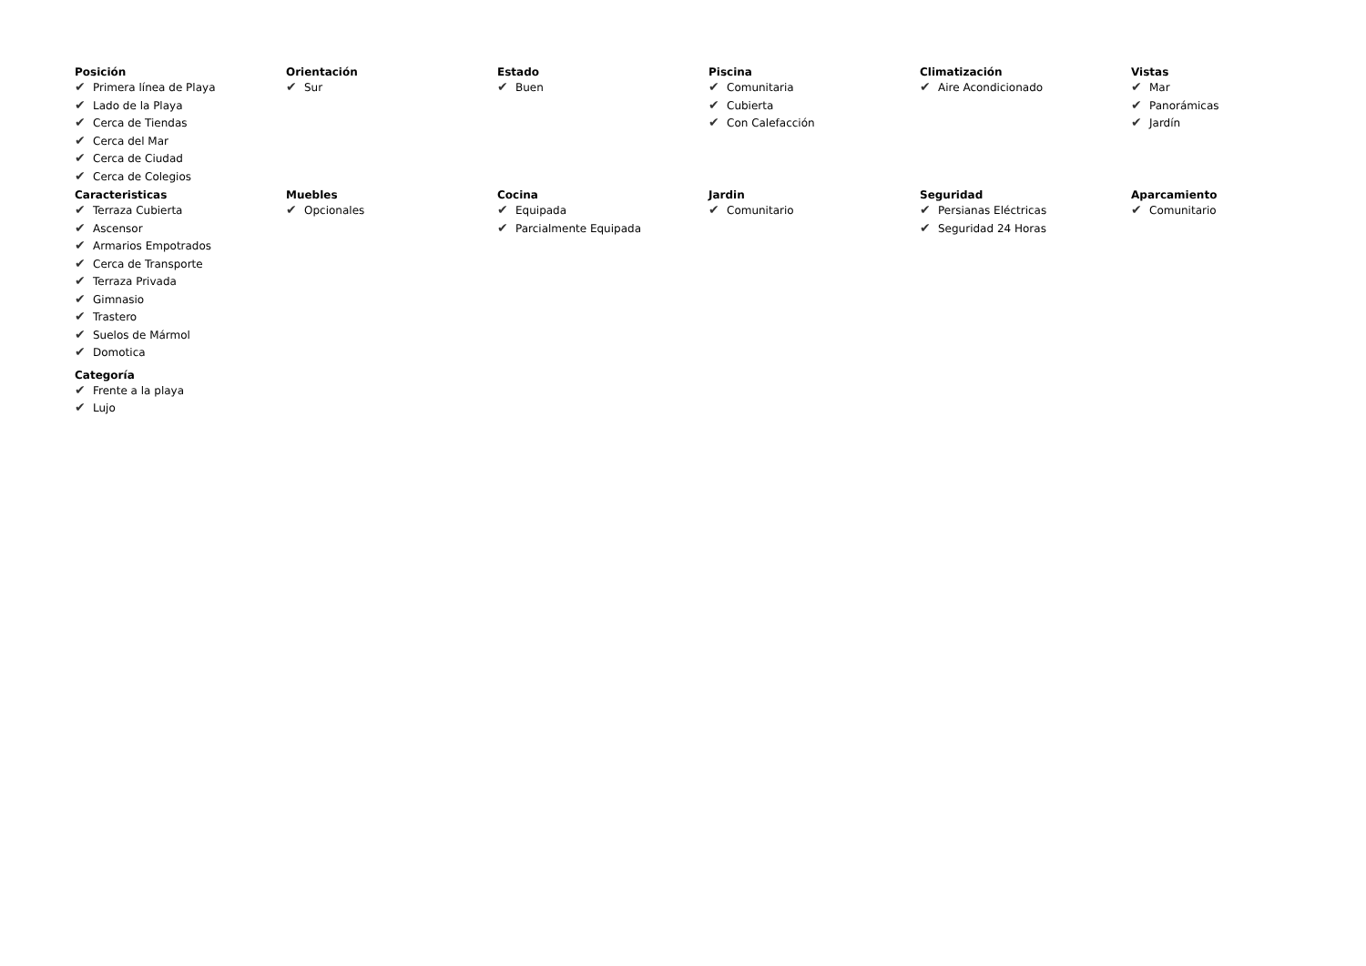Posición
✔ Primera línea de Playa
✔ Lado de la Playa
✔ Cerca de Tiendas
✔ Cerca del Mar
✔ Cerca de Ciudad
✔ Cerca de Colegios
Orientación
✔ Sur
Estado
✔ Buen
Piscina
✔ Comunitaria
✔ Cubierta
✔ Con Calefacción
Climatización
✔ Aire Acondicionado
Vistas
✔ Mar
✔ Panorámicas
✔ Jardín
Caracteristicas
✔ Terraza Cubierta
✔ Ascensor
✔ Armarios Empotrados
✔ Cerca de Transporte
✔ Terraza Privada
✔ Gimnasio
✔ Trastero
✔ Suelos de Mármol
✔ Domotica
Muebles
✔ Opcionales
Cocina
✔ Equipada
✔ Parcialmente Equipada
Jardin
✔ Comunitario
Seguridad
✔ Persianas Eléctricas
✔ Seguridad 24 Horas
Aparcamiento
✔ Comunitario
Categoría
✔ Frente a la playa
✔ Lujo